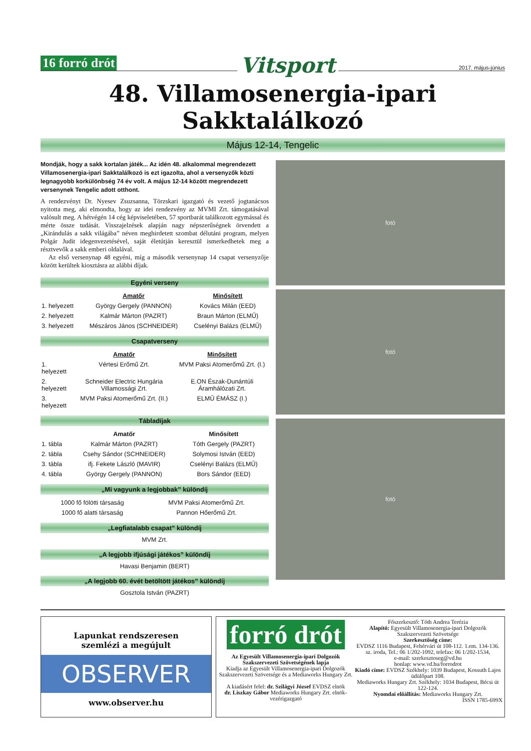16 forró drót Vitsport 2017. május-június
48. Villamosenergia-ipari Sakktalálkozó
Május 12-14, Tengelic
Mondják, hogy a sakk kortalan játék... Az idén 48. alkalommal megrendezett Villamosenergia-ipari Sakktalálkozó is ezt igazolta, ahol a versenyzők közti legnagyobb korkülönbség 74 év volt. A május 12-14 között megrendezett versenynek Tengelic adott otthont.
A rendezvényt Dr. Nyesev Zsuzsanna, Törzskari igazgató és vezető jogtanácsos nyitotta meg, aki elmondta, hogy az idei rendezvény az MVMI Zrt. támogatásával valósult meg. A hétvégén 14 cég képviseletében, 57 sportbarát találkozott egymással és mérte össze tudását. Visszajelzések alapján nagy népszerűségnek örvendett a „Kirándulás a sakk világába” néven meghirdetett szombat délutáni program, melyen Polgár Judit idegenvezetésével, saját életútján keresztül ismerkedhetek meg a résztvevők a sakk emberi oldalával.
Az első versenynap 48 egyéni, míg a második versenynap 14 csapat versenyzője között kerültek kiosztásra az alábbi díjak.
Egyéni verseny
| | Amatőr | Minősített |
| --- | --- | --- |
| 1. helyezett | György Gergely (PANNON) | Kovács Milán (EED) |
| 2. helyezett | Kalmár Márton (PAZRT) | Braun Márton (ELMŰ) |
| 3. helyezett | Mészáros János (SCHNEIDER) | Cselényi Balázs (ELMŰ) |
Csapatverseny
| | Amatőr | Minősített |
| --- | --- | --- |
| 1. helyezett | Vértesi Erőmű Zrt. | MVM Paksi Atomerőmű Zrt. (I.) |
| 2. helyezett | Schneider Electric Hungária Villamossági Zrt. | E.ON Észak-Dunántúli Áramhálózati Zrt. |
| 3. helyezett | MVM Paksi Atomerőmű Zrt. (II.) | ELMŰ ÉMÁSZ (I.) |
Tábladíjak
| | Amatőr | Minősített |
| --- | --- | --- |
| 1. tábla | Kalmár Márton (PAZRT) | Tóth Gergely (PAZRT) |
| 2. tábla | Csehy Sándor (SCHNEIDER) | Solymosi István (EED) |
| 3. tábla | ifj. Fekete László (MAVIR) | Cselényi Balázs (ELMŰ) |
| 4. tábla | György Gergely (PANNON) | Bors Sándor (EED) |
„Mi vagyunk a legjobbak” különdíj
| 1000 fő fölötti társaság | MVM Paksi Atomerőmű Zrt. |
| 1000 fő alatti társaság | Pannon Hőerőmű Zrt. |
„Legfiatalabb csapat” különdíj
MVM Zrt.
„A legjobb ifjúsági játékos” különdíj
Havasi Benjamin (BERT)
„A legjobb 60. évét betöltött játékos” különdíj
Gosztola István (PAZRT)
fotó
fotó
fotó
Lapunkat rendszeresen
szemlézi a megújult
OBSERVER
www.observer.hu
forró drót
Az Egyesült Villamosenergia-ipari Dolgozók Szakszervezeti Szövetségének lapja
Kiadja az Egyesült Villamosenergia-ipari Dolgozók Szakszervezeti Szövetsége és a Mediaworks Hungary Zrt.
A kiadásért felel: dr. Szilágyi József EVDSZ elnök
dr. Liszkay Gábor Mediaworks Hungary Zrt. elnök-vezérigazgató
Főszerkesztő: Tóth Andrea Terézia
Alapító: Egyesült Villamosenergia-ipari Dolgozók Szakszervezeti Szövetsége
Szerkesztőség címe:
EVDSZ 1116 Budapest, Fehérvári út 108-112. 1.em. 134-136. sz. iroda, Tel.: 06 1/202-1092, telefax: 06 1/202-1534,
e-mail: szerkesztoseg@vd.hu
honlap: www.vd.hu/forrodrot
Kiadó címe: EVDSZ Székhely: 1039 Budapest, Kossuth Lajos üdülőpart 108.
Mediaworks Hungary Zrt. Székhely: 1034 Budapest, Bécsi út 122-124.
Nyomdai előállítás: Mediaworks Hungary Zrt.
ISSN 1785-699X